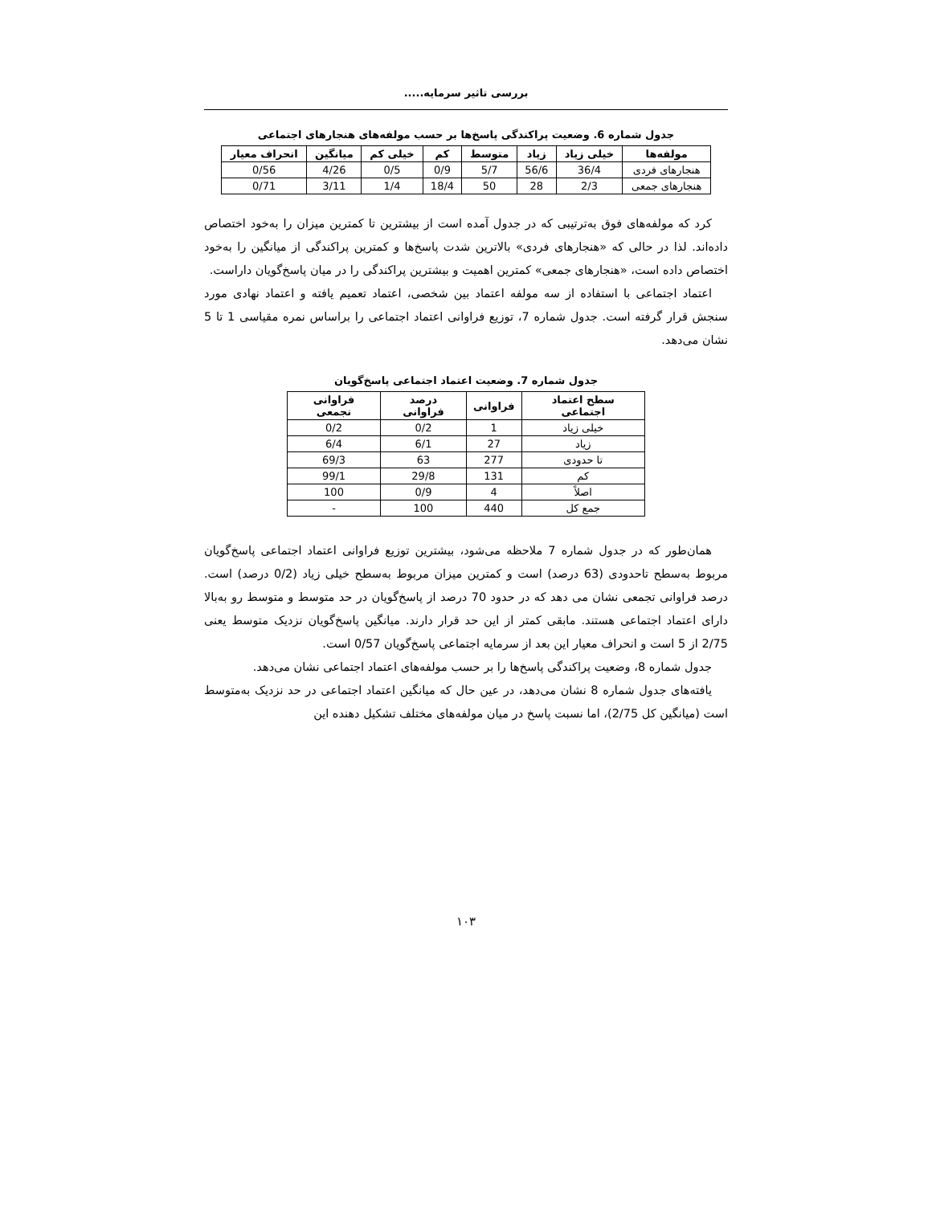بررسی تاثیر سرمایه.....
جدول شماره 6. وضعیت پراکندگی پاسخ‌ها بر حسب مولفه‌های هنجارهای اجتماعی
| مولفه‌ها | خیلی زیاد | زیاد | متوسط | کم | خیلی کم | میانگین | انحراف معیار |
| --- | --- | --- | --- | --- | --- | --- | --- |
| هنجارهای فردی | 36/4 | 56/6 | 5/7 | 0/9 | 0/5 | 4/26 | 0/56 |
| هنجارهای جمعی | 2/3 | 28 | 50 | 18/4 | 1/4 | 3/11 | 0/71 |
کرد که مولفه‌های فوق به‌ترتیبی که در جدول آمده است از بیشترین تا کمترین میزان را به‌خود اختصاص داده‌اند. لذا در حالی که «هنجارهای فردی» بالاترین شدت پاسخ‌ها و کمترین پراکندگی از میانگین را به‌خود اختصاص داده است، «هنجارهای جمعی» کمترین اهمیت و بیشترین پراکندگی را در میان پاسخ‌گویان داراست.
اعتماد اجتماعی با استفاده از سه مولفه اعتماد بین شخصی، اعتماد تعمیم یافته و اعتماد نهادی مورد سنجش قرار گرفته است. جدول شماره 7، توزیع فراوانی اعتماد اجتماعی را براساس نمره مقیاسی 1 تا 5 نشان می‌دهد.
جدول شماره 7. وضعیت اعتماد اجتماعی پاسخ‌گویان
| سطح اعتماد اجتماعی | فراوانی | درصد فراوانی | فراوانی تجمعی |
| --- | --- | --- | --- |
| خیلی زیاد | 1 | 0/2 | 0/2 |
| زیاد | 27 | 6/1 | 6/4 |
| تا حدودی | 277 | 63 | 69/3 |
| کم | 131 | 29/8 | 99/1 |
| اصلاً | 4 | 0/9 | 100 |
| جمع کل | 440 | 100 | - |
همان‌طور که در جدول شماره 7 ملاحظه می‌شود، بیشترین توزیع فراوانی اعتماد اجتماعی پاسخ‌گویان مربوط به‌سطح تاحدودی (63 درصد) است و کمترین میزان مربوط به‌سطح خیلی زیاد (0/2 درصد) است. درصد فراوانی تجمعی نشان می دهد که در حدود 70 درصد از پاسخ‌گویان در حد متوسط و متوسط رو به‌بالا دارای اعتماد اجتماعی هستند. مابقی کمتر از این حد قرار دارند. میانگین پاسخ‌گویان نزدیک متوسط یعنی 2/75 از 5 است و انحراف معیار این بعد از سرمایه اجتماعی پاسخ‌گویان 0/57 است.
جدول شماره 8، وضعیت پراکندگی پاسخ‌ها را بر حسب مولفه‌های اعتماد اجتماعی نشان می‌دهد.
یافته‌های جدول شماره 8 نشان می‌دهد، در عین حال که میانگین اعتماد اجتماعی در حد نزدیک به‌متوسط است (میانگین کل 2/75)، اما نسبت پاسخ در میان مولفه‌های مختلف تشکیل دهنده این
۱۰۳